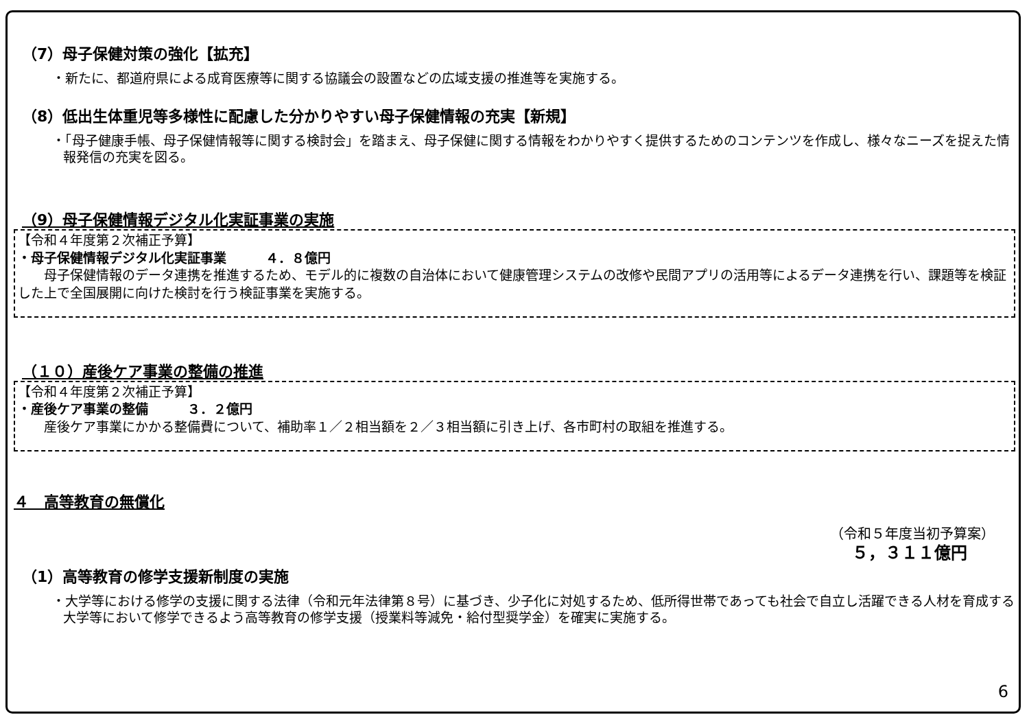（7）母子保健対策の強化【拡充】
・新たに、都道府県による成育医療等に関する協議会の設置などの広域支援の推進等を実施する。
（8）低出生体重児等多様性に配慮した分かりやすい母子保健情報の充実【新規】
・「母子健康手帳、母子保健情報等に関する検討会」を踏まえ、母子保健に関する情報をわかりやすく提供するためのコンテンツを作成し、様々なニーズを捉えた情報発信の充実を図る。
（9）母子保健情報デジタル化実証事業の実施
【令和４年度第２次補正予算】
・母子保健情報デジタル化実証事業　　　４．８億円
　　母子保健情報のデータ連携を推進するため、モデル的に複数の自治体において健康管理システムの改修や民間アプリの活用等によるデータ連携を行い、課題等を検証した上で全国展開に向けた検討を行う検証事業を実施する。
（１０）産後ケア事業の整備の推進
【令和４年度第２次補正予算】
・産後ケア事業の整備　　　３．２億円
　　産後ケア事業にかかる整備費について、補助率１／２相当額を２／３相当額に引き上げ、各市町村の取組を推進する。
４　高等教育の無償化
（令和５年度当初予算案）
５，３１１億円
（1）高等教育の修学支援新制度の実施
・大学等における修学の支援に関する法律（令和元年法律第８号）に基づき、少子化に対処するため、低所得世帯であっても社会で自立し活躍できる人材を育成する大学等において修学できるよう高等教育の修学支援（授業料等減免・給付型奨学金）を確実に実施する。
6